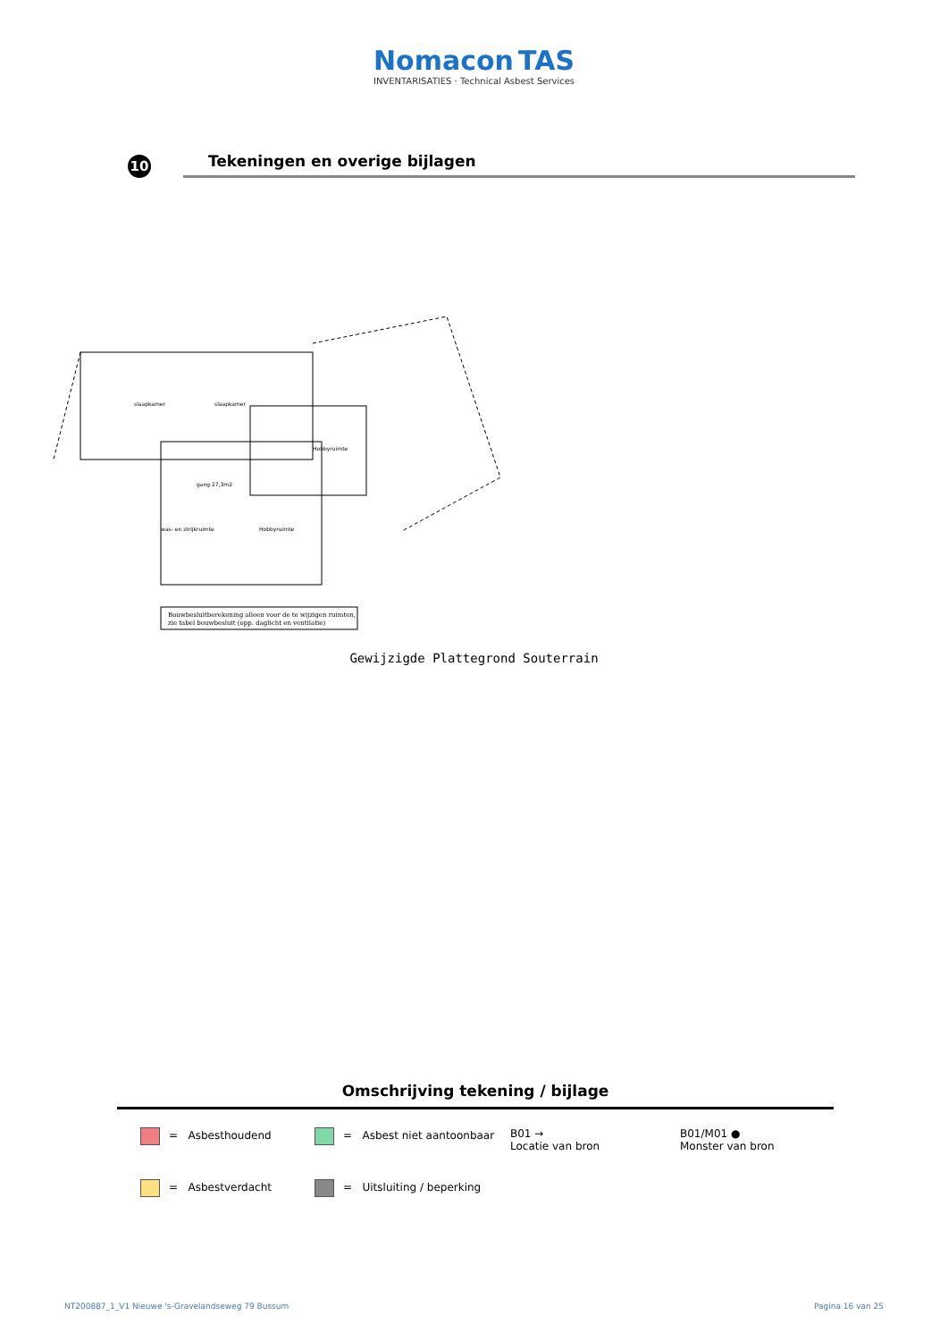Nomacon TAS
INVENTARISATIES · Technical Asbest Services
10
Tekeningen en overige bijlagen
slaapkamer
slaapkamer
gang 27,3m2
Hobbyruimte
Hobbyruimte
was- en strijkruimte
Bouwbesluitberekening alleen voor de te wijzigen ruimten,
zie tabel bouwbesluit (opp. daglicht en ventilatie)
Gewijzigde Plattegrond Souterrain
Omschrijving tekening / bijlage
= Asbesthoudend
= Asbest niet aantoonbaar
B01 →
Locatie van bron
B01/M01 ●
Monster van bron
= Asbestverdacht
= Uitsluiting / beperking
NT200887_1_V1 Nieuwe 's-Gravelandseweg 79 Bussum Pagina 16 van 25